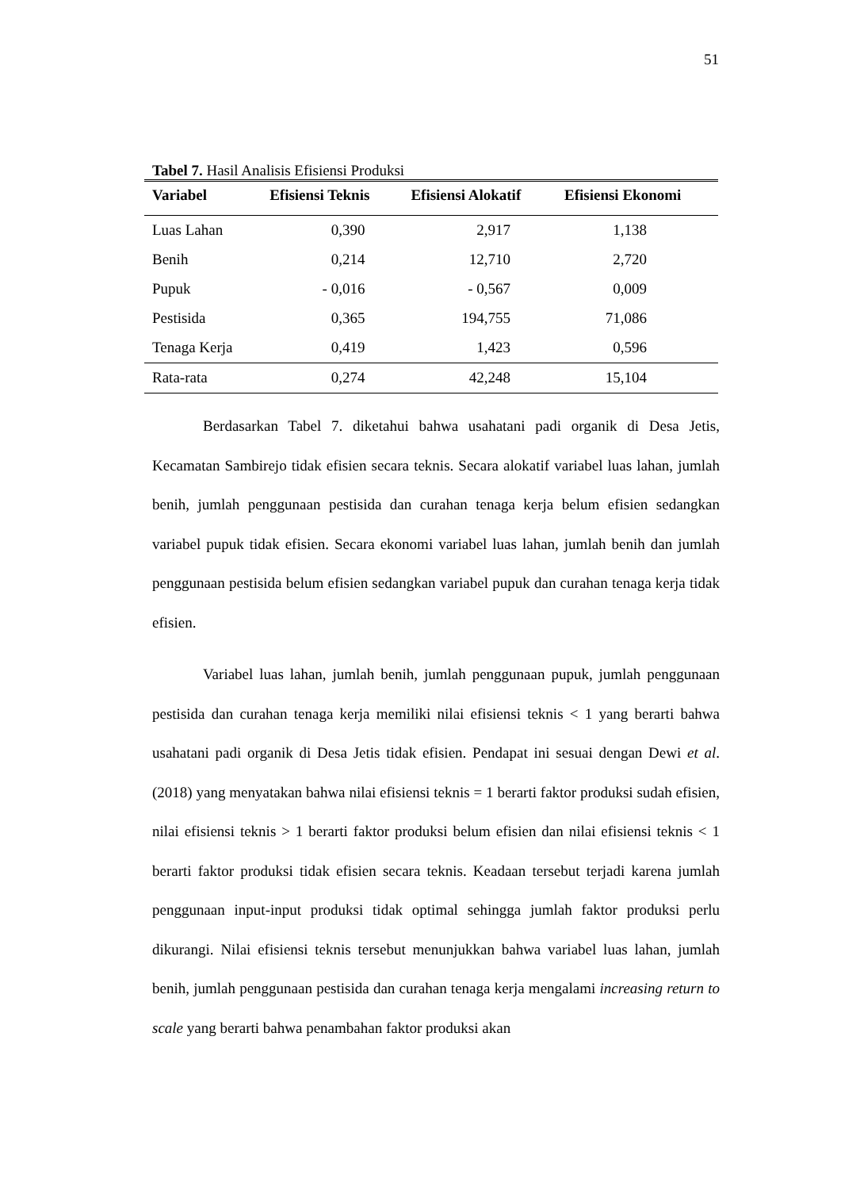51
Tabel 7. Hasil Analisis Efisiensi Produksi
| Variabel | Efisiensi Teknis | Efisiensi Alokatif | Efisiensi Ekonomi |
| --- | --- | --- | --- |
| Luas Lahan | 0,390 | 2,917 | 1,138 |
| Benih | 0,214 | 12,710 | 2,720 |
| Pupuk | - 0,016 | - 0,567 | 0,009 |
| Pestisida | 0,365 | 194,755 | 71,086 |
| Tenaga Kerja | 0,419 | 1,423 | 0,596 |
| Rata-rata | 0,274 | 42,248 | 15,104 |
Berdasarkan Tabel 7. diketahui bahwa usahatani padi organik di Desa Jetis, Kecamatan Sambirejo tidak efisien secara teknis. Secara alokatif variabel luas lahan, jumlah benih, jumlah penggunaan pestisida dan curahan tenaga kerja belum efisien sedangkan variabel pupuk tidak efisien. Secara ekonomi variabel luas lahan, jumlah benih dan jumlah penggunaan pestisida belum efisien sedangkan variabel pupuk dan curahan tenaga kerja tidak efisien.
Variabel luas lahan, jumlah benih, jumlah penggunaan pupuk, jumlah penggunaan pestisida dan curahan tenaga kerja memiliki nilai efisiensi teknis < 1 yang berarti bahwa usahatani padi organik di Desa Jetis tidak efisien. Pendapat ini sesuai dengan Dewi et al. (2018) yang menyatakan bahwa nilai efisiensi teknis = 1 berarti faktor produksi sudah efisien, nilai efisiensi teknis > 1 berarti faktor produksi belum efisien dan nilai efisiensi teknis < 1 berarti faktor produksi tidak efisien secara teknis. Keadaan tersebut terjadi karena jumlah penggunaan input-input produksi tidak optimal sehingga jumlah faktor produksi perlu dikurangi. Nilai efisiensi teknis tersebut menunjukkan bahwa variabel luas lahan, jumlah benih, jumlah penggunaan pestisida dan curahan tenaga kerja mengalami increasing return to scale yang berarti bahwa penambahan faktor produksi akan